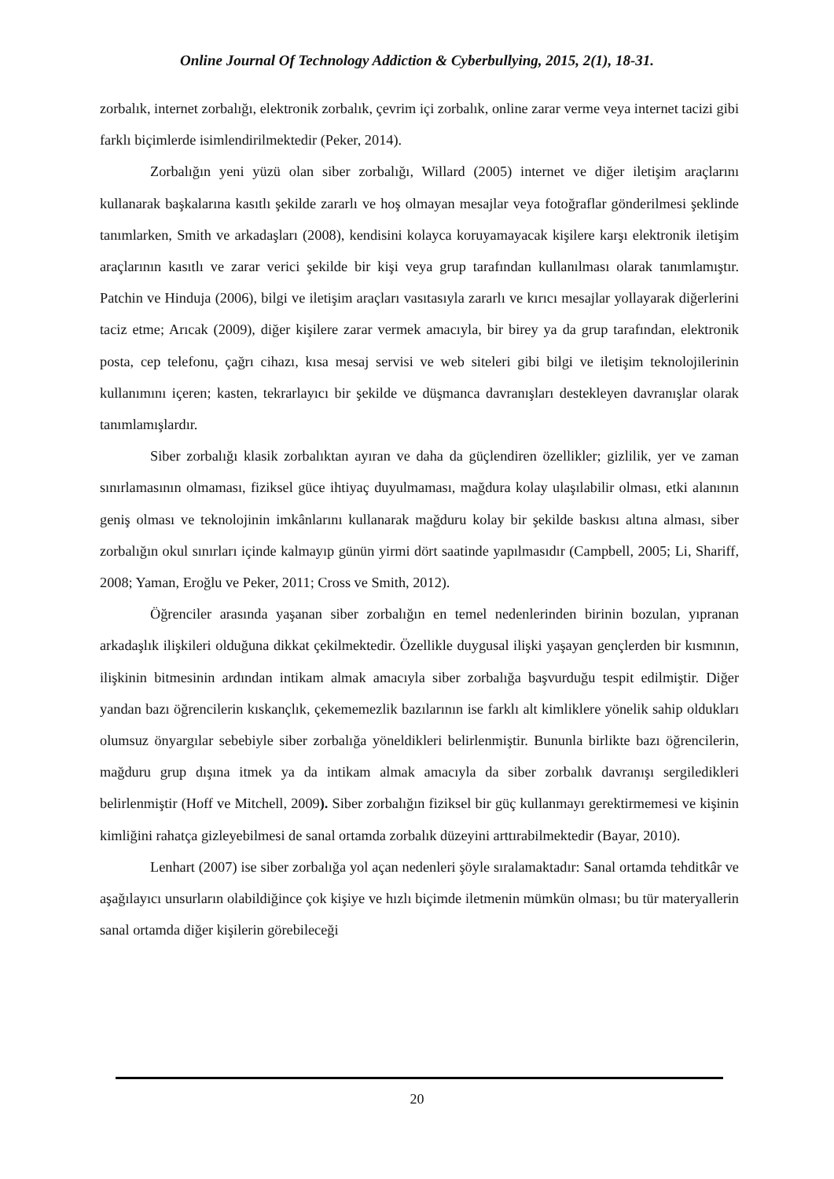Online Journal Of Technology Addiction & Cyberbullying, 2015, 2(1), 18-31.
zorbalık, internet zorbalığı, elektronik zorbalık, çevrim içi zorbalık, online zarar verme veya internet tacizi gibi farklı biçimlerde isimlendirilmektedir (Peker, 2014).
Zorbalığın yeni yüzü olan siber zorbalığı, Willard (2005) internet ve diğer iletişim araçlarını kullanarak başkalarına kasıtlı şekilde zararlı ve hoş olmayan mesajlar veya fotoğraflar gönderilmesi şeklinde tanımlarken, Smith ve arkadaşları (2008), kendisini kolayca koruyamayacak kişilere karşı elektronik iletişim araçlarının kasıtlı ve zarar verici şekilde bir kişi veya grup tarafından kullanılması olarak tanımlamıştır. Patchin ve Hinduja (2006), bilgi ve iletişim araçları vasıtasıyla zararlı ve kırıcı mesajlar yollayarak diğerlerini taciz etme; Arıcak (2009), diğer kişilere zarar vermek amacıyla, bir birey ya da grup tarafından, elektronik posta, cep telefonu, çağrı cihazı, kısa mesaj servisi ve web siteleri gibi bilgi ve iletişim teknolojilerinin kullanımını içeren; kasten, tekrarlayıcı bir şekilde ve düşmanca davranışları destekleyen davranışlar olarak tanımlamışlardır.
Siber zorbalığı klasik zorbalıktan ayıran ve daha da güçlendiren özellikler; gizlilik, yer ve zaman sınırlamasının olmaması, fiziksel güce ihtiyaç duyulmaması, mağdura kolay ulaşılabilir olması, etki alanının geniş olması ve teknolojinin imkânlarını kullanarak mağduru kolay bir şekilde baskısı altına alması, siber zorbalığın okul sınırları içinde kalmayıp günün yirmi dört saatinde yapılmasıdır (Campbell, 2005; Li, Shariff, 2008; Yaman, Eroğlu ve Peker, 2011; Cross ve Smith, 2012).
Öğrenciler arasında yaşanan siber zorbalığın en temel nedenlerinden birinin bozulan, yıpranan arkadaşlık ilişkileri olduğuna dikkat çekilmektedir. Özellikle duygusal ilişki yaşayan gençlerden bir kısmının, ilişkinin bitmesinin ardından intikam almak amacıyla siber zorbalığa başvurduğu tespit edilmiştir. Diğer yandan bazı öğrencilerin kıskançlık, çekememezlik bazılarının ise farklı alt kimliklere yönelik sahip oldukları olumsuz önyargılar sebebiyle siber zorbalığa yöneldikleri belirlenmiştir. Bununla birlikte bazı öğrencilerin, mağduru grup dışına itmek ya da intikam almak amacıyla da siber zorbalık davranışı sergiledikleri belirlenmiştir (Hoff ve Mitchell, 2009). Siber zorbalığın fiziksel bir güç kullanmayı gerektirmemesi ve kişinin kimliğini rahatça gizleyebilmesi de sanal ortamda zorbalık düzeyini arttırabilmektedir (Bayar, 2010).
Lenhart (2007) ise siber zorbalığa yol açan nedenleri şöyle sıralamaktadır: Sanal ortamda tehditkâr ve aşağılayıcı unsurların olabildiğince çok kişiye ve hızlı biçimde iletmenin mümkün olması; bu tür materyallerin sanal ortamda diğer kişilerin görebileceği
20